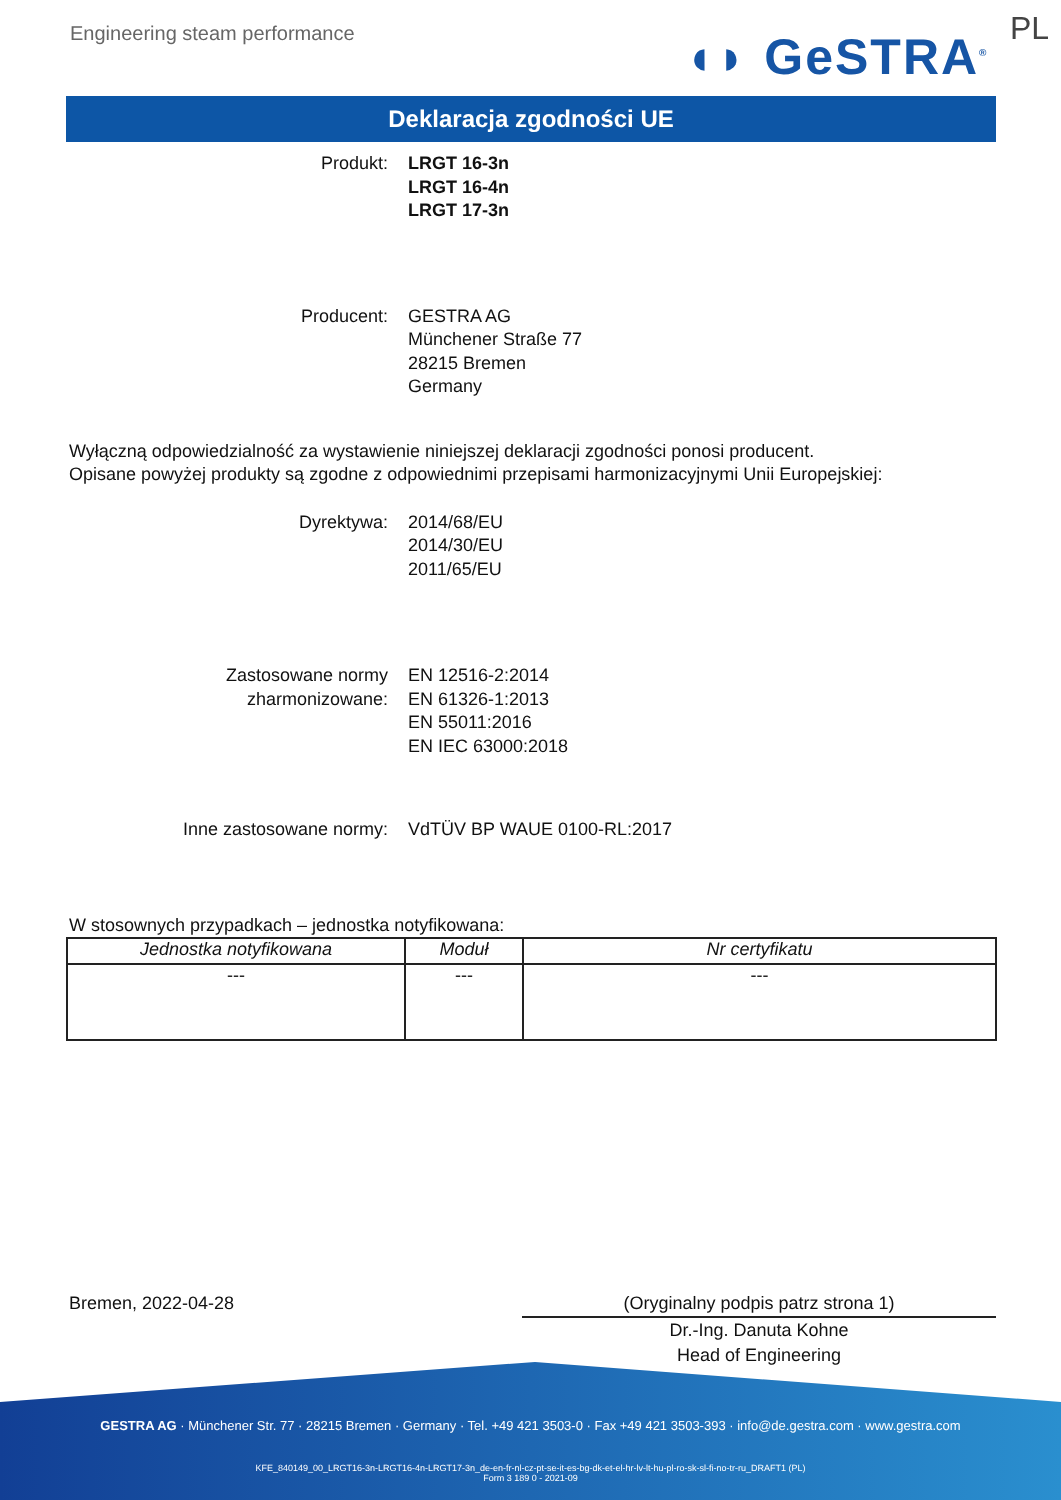Engineering steam performance ◖◗ GeSTRA<sup>®</sup> PL
Deklaracja zgodności UE
Produkt: LRGT 16-3n
LRGT 16-4n
LRGT 17-3n
Producent: GESTRA AG
Münchener Straße 77
28215 Bremen
Germany
Wyłączną odpowiedzialność za wystawienie niniejszej deklaracji zgodności ponosi producent.
Opisane powyżej produkty są zgodne z odpowiednimi przepisami harmonizacyjnymi Unii Europejskiej:
Dyrektywa: 2014/68/EU
2014/30/EU
2011/65/EU
Zastosowane normy
zharmonizowane:
EN 12516-2:2014
EN 61326-1:2013
EN 55011:2016
EN IEC 63000:2018
Inne zastosowane normy: VdTÜV BP WAUE 0100-RL:2017
W stosownych przypadkach – jednostka notyfikowana:
| Jednostka notyfikowana | Moduł | Nr certyfikatu |
| --- | --- | --- |
| --- | --- | --- |
Bremen, 2022-04-28 (Oryginalny podpis patrz strona 1)
Dr.-Ing. Danuta Kohne
Head of Engineering
GESTRA AG · Münchener Str. 77 · 28215 Bremen · Germany · Tel. +49 421 3503-0 · Fax +49 421 3503-393 · info@de.gestra.com · www.gestra.com
KFE_840149_00_LRGT16-3n-LRGT16-4n-LRGT17-3n_de-en-fr-nl-cz-pt-se-it-es-bg-dk-et-el-hr-lv-lt-hu-pl-ro-sk-sl-fi-no-tr-ru_DRAFT1 (PL)
Form 3 189 0 - 2021-09